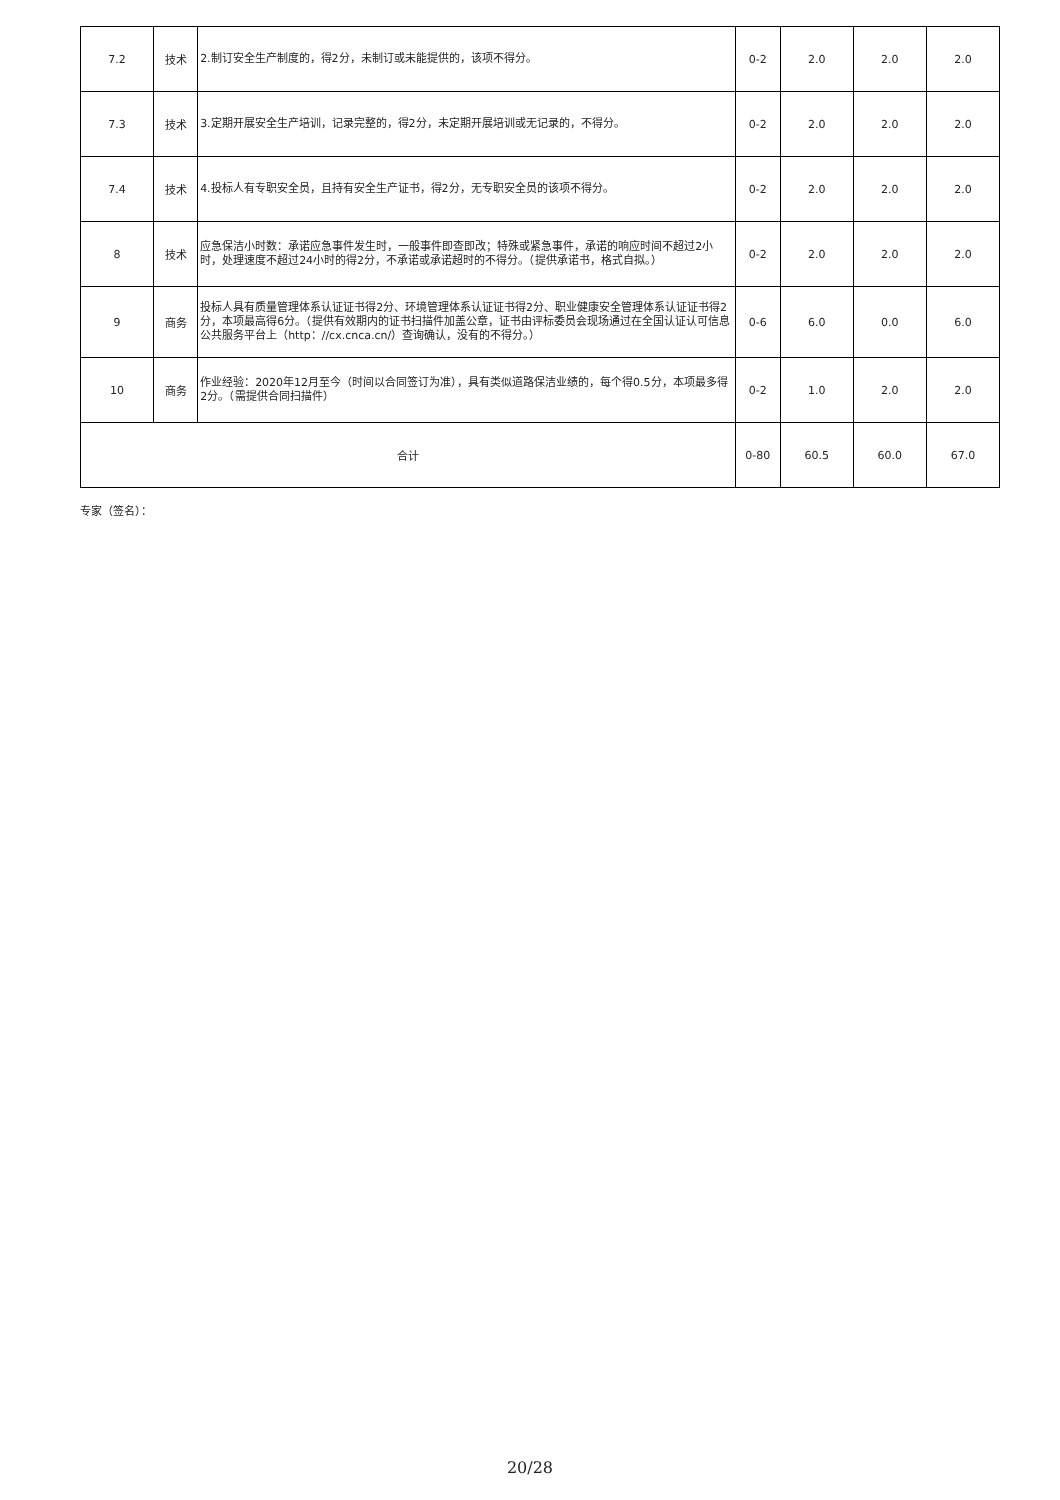| 7.2 | 技术 | 2.制订安全生产制度的，得2分，未制订或未能提供的，该项不得分。 | 0-2 | 2.0 | 2.0 | 2.0 |
| 7.3 | 技术 | 3.定期开展安全生产培训，记录完整的，得2分，未定期开展培训或无记录的，不得分。 | 0-2 | 2.0 | 2.0 | 2.0 |
| 7.4 | 技术 | 4.投标人有专职安全员，且持有安全生产证书，得2分，无专职安全员的该项不得分。 | 0-2 | 2.0 | 2.0 | 2.0 |
| 8 | 技术 | 应急保洁小时数：承诺应急事件发生时，一般事件即查即改；特殊或紧急事件，承诺的响应时间不超过2小时，处理速度不超过24小时的得2分，不承诺或承诺超时的不得分。（提供承诺书，格式自拟。） | 0-2 | 2.0 | 2.0 | 2.0 |
| 9 | 商务 | 投标人具有质量管理体系认证证书得2分、环境管理体系认证证书得2分、职业健康安全管理体系认证证书得2分，本项最高得6分。（提供有效期内的证书扫描件加盖公章，证书由评标委员会现场通过在全国认证认可信息公共服务平台上（http：//cx.cnca.cn/）查询确认，没有的不得分。） | 0-6 | 6.0 | 0.0 | 6.0 |
| 10 | 商务 | 作业经验：2020年12月至今（时间以合同签订为准），具有类似道路保洁业绩的，每个得0.5分，本项最多得2分。（需提供合同扫描件） | 0-2 | 1.0 | 2.0 | 2.0 |
| 合计 | | | 0-80 | 60.5 | 60.0 | 67.0 |
专家（签名）：
20/28